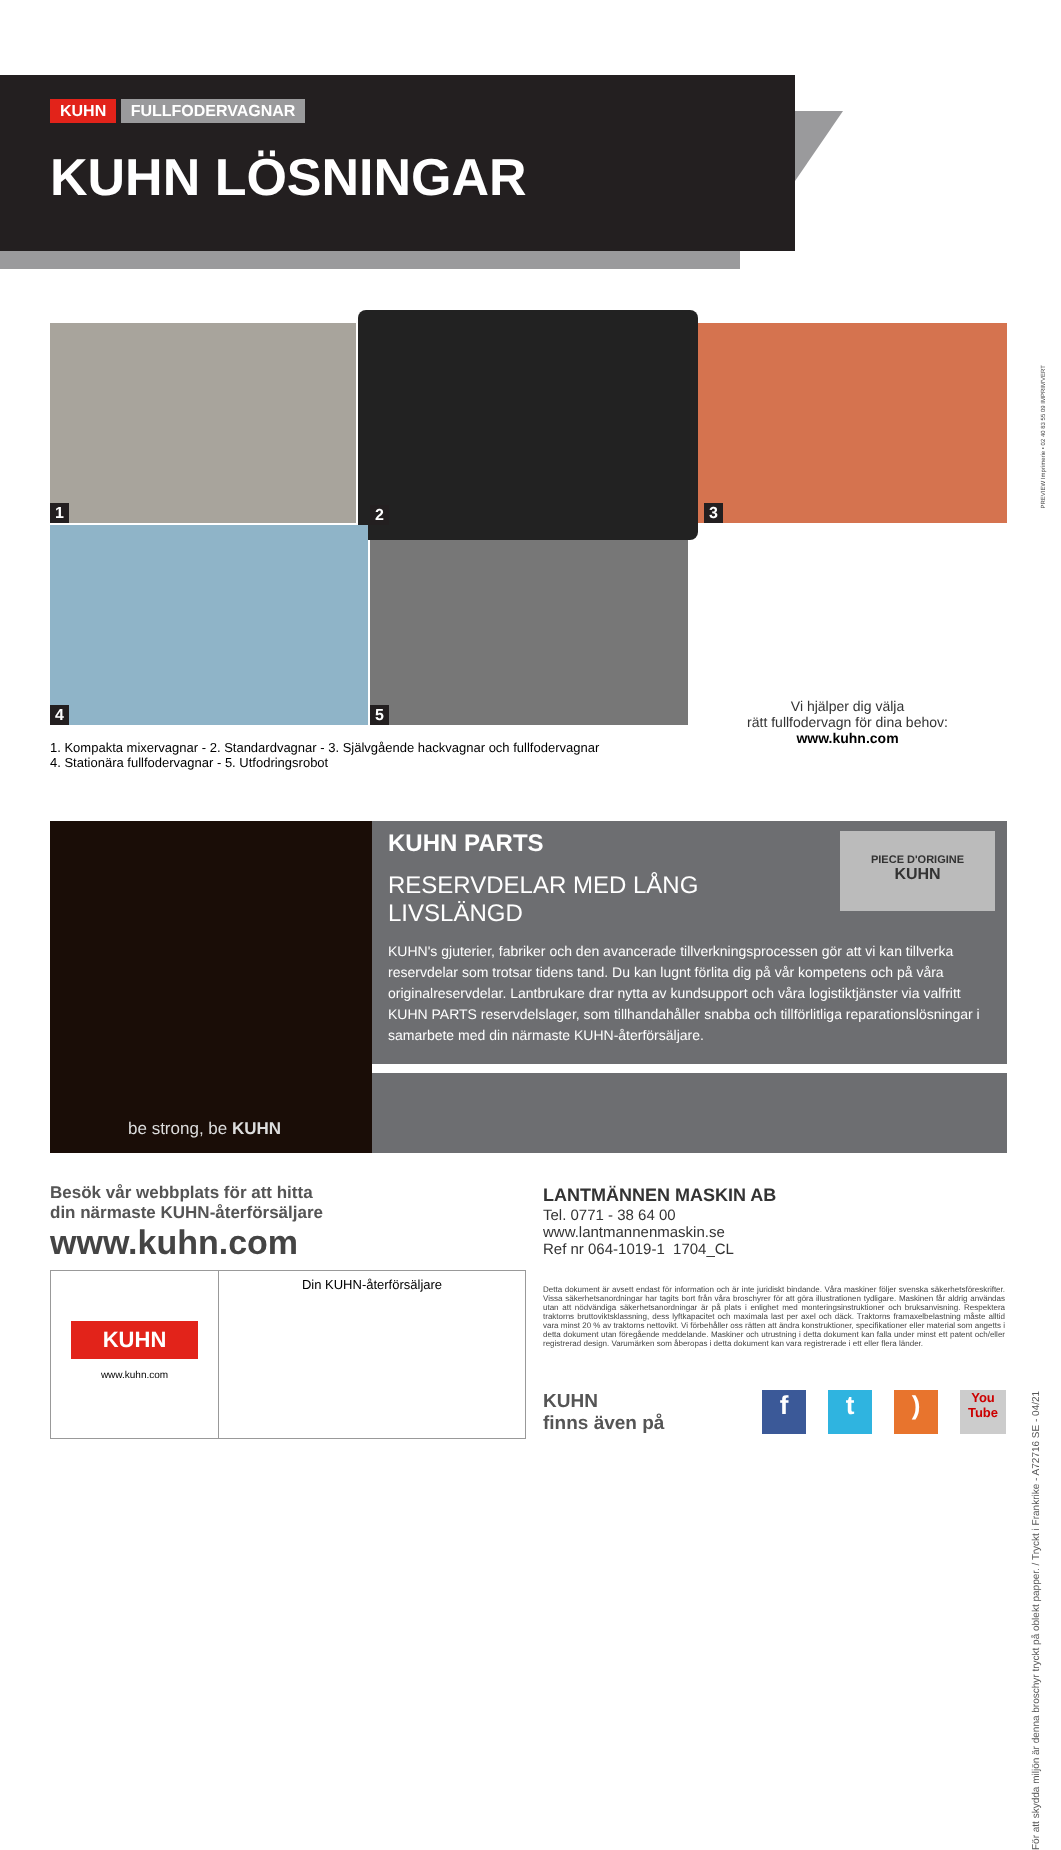KUHN FULLFODERVAGNAR
KUHN LÖSNINGAR
1
2
3
4
5
Vi hjälper dig välja
rätt fullfodervagn för dina behov:
www.kuhn.com
1. Kompakta mixervagnar - 2. Standardvagnar - 3. Självgående hackvagnar och fullfodervagnar
4. Stationära fullfodervagnar - 5. Utfodringsrobot
be strong, be KUHN
KUHN PARTS
RESERVDELAR MED LÅNG LIVSLÄNGD
KUHN's gjuterier, fabriker och den avancerade tillverkningsprocessen gör att vi kan tillverka reservdelar som trotsar tidens tand. Du kan lugnt förlita dig på vår kompetens och på våra originalreservdelar. Lantbrukare drar nytta av kundsupport och våra logistiktjänster via valfritt KUHN PARTS reservdelslager, som tillhandahåller snabba och tillförlitliga reparationslösningar i samarbete med din närmaste KUHN-återförsäljare.
PIECE D'ORIGINE
KUHN
Besök vår webbplats för att hitta
din närmaste KUHN-återförsäljare
www.kuhn.com
LANTMÄNNEN MASKIN AB
Tel. 0771 - 38 64 00
www.lantmannenmaskin.se
Ref nr 064-1019-1 1704_CL
KUHN
www.kuhn.com
Din KUHN-återförsäljare
Detta dokument är avsett endast för information och är inte juridiskt bindande. Våra maskiner följer svenska säkerhetsföreskrifter. Vissa säkerhetsanordningar har tagits bort från våra broschyrer för att göra illustrationen tydligare. Maskinen får aldrig användas utan att nödvändiga säkerhetsanordningar är på plats i enlighet med monteringsinstruktioner och bruksanvisning. Respektera traktorns bruttoviktsklassning, dess lyftkapacitet och maximala last per axel och däck. Traktorns framaxelbelastning måste alltid vara minst 20 % av traktorns nettovikt. Vi förbehåller oss rätten att ändra konstruktioner, specifikationer eller material som angetts i detta dokument utan föregående meddelande. Maskiner och utrustning i detta dokument kan falla under minst ett patent och/eller registrerad design. Varumärken som åberopas i detta dokument kan vara registrerade i ett eller flera länder.
KUHN
finns även på
f t) You Tube
För att skydda miljön är denna broschyr tryckt på oblekt papper. / Tryckt i Frankrike - A72716 SE - 04/21
PREVIEW Imprimerie • 02 40 83 55 09 IMPRIM'VERT